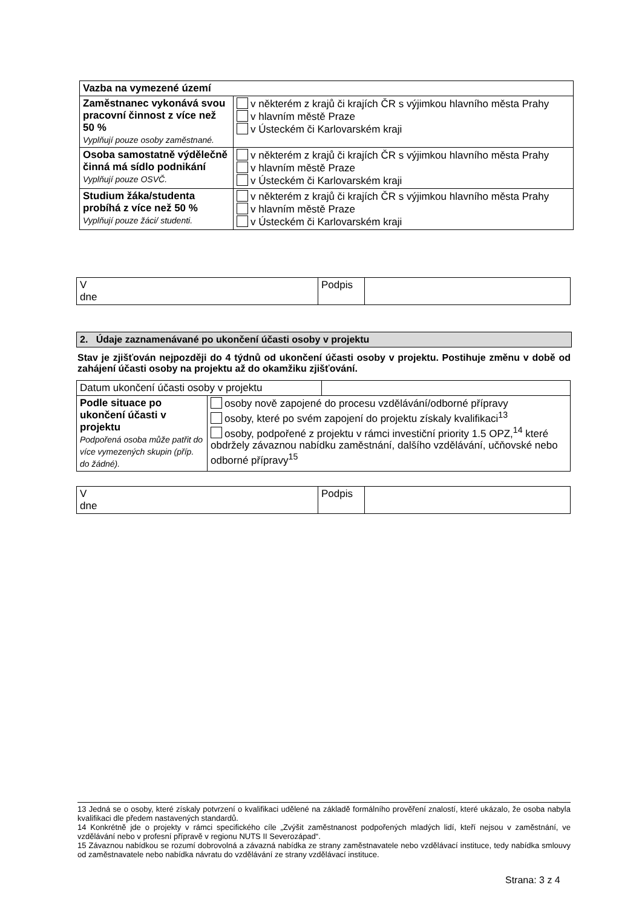| Vazba na vymezené území | |
| Zaměstnanec vykonává svou pracovní činnost z více než 50 % Vyplňují pouze osoby zaměstnané. | v některém z krajů či krajích ČR s výjimkou hlavního města Prahy v hlavním městě Praze v Ústeckém či Karlovarském kraji |
| Osoba samostatně výdělečně činná má sídlo podnikání Vyplňují pouze OSVČ. | v některém z krajů či krajích ČR s výjimkou hlavního města Prahy v hlavním městě Praze v Ústeckém či Karlovarském kraji |
| Studium žáka/studenta probíhá z více než 50 % Vyplňují pouze žáci/ studenti. | v některém z krajů či krajích ČR s výjimkou hlavního města Prahy v hlavním městě Praze v Ústeckém či Karlovarském kraji |
| V dne | Podpis | |
2. Údaje zaznamenávané po ukončení účasti osoby v projektu
Stav je zjišťován nejpozději do 4 týdnů od ukončení účasti osoby v projektu. Postihuje změnu v době od zahájení účasti osoby na projektu až do okamžiku zjišťování.
| Datum ukončení účasti osoby v projektu | | |
| Podle situace po ukončení účasti v projektu Podpořená osoba může patřit do více vymezených skupin (příp. do žádné). | osoby nově zapojené do procesu vzdělávání/odborné přípravy osoby, které po svém zapojení do projektu získaly kvalifikaci<sup>13</sup> osoby, podpořené z projektu v rámci investiční priority 1.5 OPZ,<sup>14</sup> které obdržely závaznou nabídku zaměstnání, dalšího vzdělávání, učňovské nebo odborné přípravy<sup>15</sup> | |
| V dne | Podpis | |
13 Jedná se o osoby, které získaly potvrzení o kvalifikaci udělené na základě formálního prověření znalostí, které ukázalo, že osoba nabyla kvalifikaci dle předem nastavených standardů.
14 Konkrétně jde o projekty v rámci specifického cíle „Zvýšit zaměstnanost podpořených mladých lidí, kteří nejsou v zaměstnání, ve vzdělávání nebo v profesní přípravě v regionu NUTS II Severozápad“.
15 Závaznou nabídkou se rozumí dobrovolná a závazná nabídka ze strany zaměstnavatele nebo vzdělávací instituce, tedy nabídka smlouvy od zaměstnavatele nebo nabídka návratu do vzdělávání ze strany vzdělávací instituce.
Strana: 3 z 4